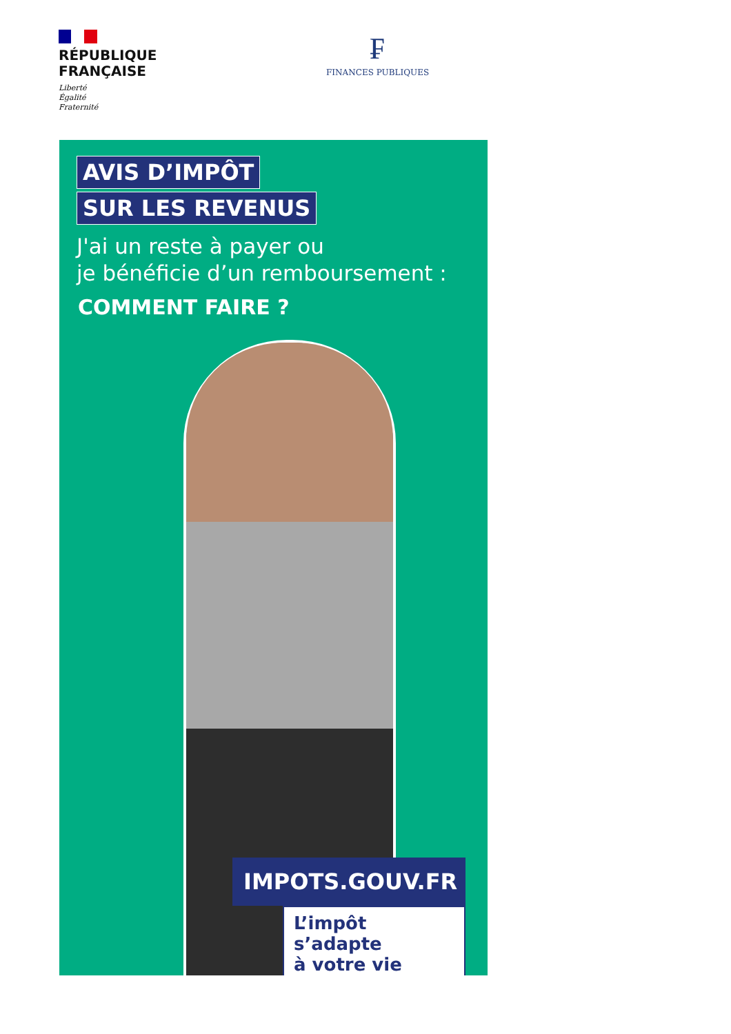RÉPUBLIQUE
FRANÇAISE
Liberté
Égalité
Fraternité
₣
FINANCES PUBLIQUES
AVIS D’IMPÔT
SUR LES REVENUS
J'ai un reste à payer ou
je bénéficie d’un remboursement :
COMMENT FAIRE ?
IMPOTS.GOUV.FR
L’impôt s’adapte
à votre vie